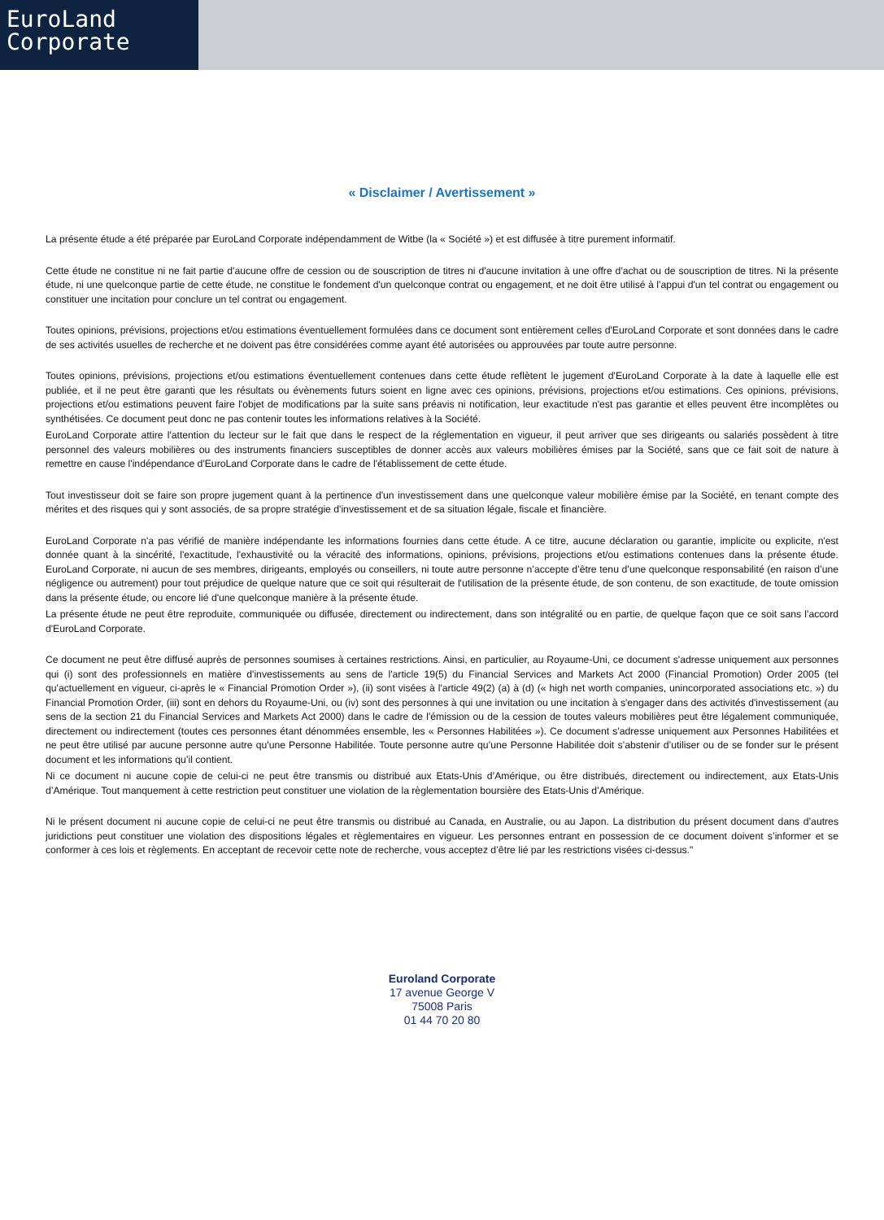EuroLand
Corporate
« Disclaimer / Avertissement »
La présente étude a été préparée par EuroLand Corporate indépendamment de Witbe (la « Société ») et est diffusée à titre purement informatif.
Cette étude ne constitue ni ne fait partie d'aucune offre de cession ou de souscription de titres ni d'aucune invitation à une offre d'achat ou de souscription de titres. Ni la présente étude, ni une quelconque partie de cette étude, ne constitue le fondement d'un quelconque contrat ou engagement, et ne doit être utilisé à l'appui d'un tel contrat ou engagement ou constituer une incitation pour conclure un tel contrat ou engagement.
Toutes opinions, prévisions, projections et/ou estimations éventuellement formulées dans ce document sont entièrement celles d'EuroLand Corporate et sont données dans le cadre de ses activités usuelles de recherche et ne doivent pas être considérées comme ayant été autorisées ou approuvées par toute autre personne.
Toutes opinions, prévisions, projections et/ou estimations éventuellement contenues dans cette étude reflètent le jugement d'EuroLand Corporate à la date à laquelle elle est publiée, et il ne peut être garanti que les résultats ou évènements futurs soient en ligne avec ces opinions, prévisions, projections et/ou estimations. Ces opinions, prévisions, projections et/ou estimations peuvent faire l'objet de modifications par la suite sans préavis ni notification, leur exactitude n'est pas garantie et elles peuvent être incomplètes ou synthétisées. Ce document peut donc ne pas contenir toutes les informations relatives à la Société.
EuroLand Corporate attire l'attention du lecteur sur le fait que dans le respect de la réglementation en vigueur, il peut arriver que ses dirigeants ou salariés possèdent à titre personnel des valeurs mobilières ou des instruments financiers susceptibles de donner accès aux valeurs mobilières émises par la Société, sans que ce fait soit de nature à remettre en cause l'indépendance d'EuroLand Corporate dans le cadre de l'établissement de cette étude.
Tout investisseur doit se faire son propre jugement quant à la pertinence d'un investissement dans une quelconque valeur mobilière émise par la Société, en tenant compte des mérites et des risques qui y sont associés, de sa propre stratégie d'investissement et de sa situation légale, fiscale et financière.
EuroLand Corporate n'a pas vérifié de manière indépendante les informations fournies dans cette étude. A ce titre, aucune déclaration ou garantie, implicite ou explicite, n'est donnée quant à la sincérité, l'exactitude, l'exhaustivité ou la véracité des informations, opinions, prévisions, projections et/ou estimations contenues dans la présente étude. EuroLand Corporate, ni aucun de ses membres, dirigeants, employés ou conseillers, ni toute autre personne n’accepte d’être tenu d’une quelconque responsabilité (en raison d’une négligence ou autrement) pour tout préjudice de quelque nature que ce soit qui résulterait de l'utilisation de la présente étude, de son contenu, de son exactitude, de toute omission dans la présente étude, ou encore lié d'une quelconque manière à la présente étude.
La présente étude ne peut être reproduite, communiquée ou diffusée, directement ou indirectement, dans son intégralité ou en partie, de quelque façon que ce soit sans l'accord d'EuroLand Corporate.
Ce document ne peut être diffusé auprès de personnes soumises à certaines restrictions. Ainsi, en particulier, au Royaume-Uni, ce document s'adresse uniquement aux personnes qui (i) sont des professionnels en matière d'investissements au sens de l'article 19(5) du Financial Services and Markets Act 2000 (Financial Promotion) Order 2005 (tel qu'actuellement en vigueur, ci-après le « Financial Promotion Order »), (ii) sont visées à l'article 49(2) (a) à (d) (« high net worth companies, unincorporated associations etc. ») du Financial Promotion Order, (iii) sont en dehors du Royaume-Uni, ou (iv) sont des personnes à qui une invitation ou une incitation à s'engager dans des activités d'investissement (au sens de la section 21 du Financial Services and Markets Act 2000) dans le cadre de l'émission ou de la cession de toutes valeurs mobilières peut être légalement communiquée, directement ou indirectement (toutes ces personnes étant dénommées ensemble, les « Personnes Habilitées »). Ce document s'adresse uniquement aux Personnes Habilitées et ne peut être utilisé par aucune personne autre qu'une Personne Habilitée. Toute personne autre qu’une Personne Habilitée doit s’abstenir d’utiliser ou de se fonder sur le présent document et les informations qu’il contient.
Ni ce document ni aucune copie de celui-ci ne peut être transmis ou distribué aux Etats-Unis d’Amérique, ou être distribués, directement ou indirectement, aux Etats-Unis d’Amérique. Tout manquement à cette restriction peut constituer une violation de la règlementation boursière des Etats-Unis d’Amérique.
Ni le présent document ni aucune copie de celui-ci ne peut être transmis ou distribué au Canada, en Australie, ou au Japon. La distribution du présent document dans d’autres juridictions peut constituer une violation des dispositions légales et règlementaires en vigueur. Les personnes entrant en possession de ce document doivent s’informer et se conformer à ces lois et règlements. En acceptant de recevoir cette note de recherche, vous acceptez d’être lié par les restrictions visées ci-dessus."
Euroland Corporate
17 avenue George V
75008 Paris
01 44 70 20 80